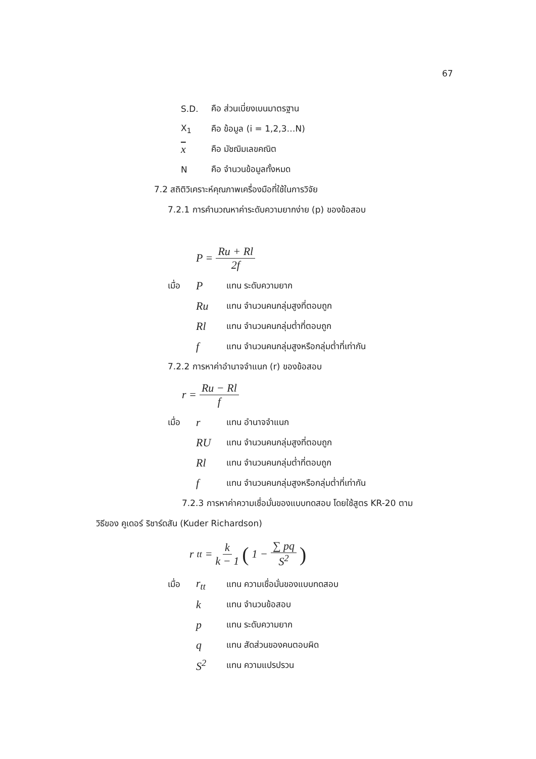67
S.D. คือ ส่วนเบี่ยงเบนมาตรฐาน
X<sub>1</sub> คือ ข้อมูล (i = 1,2,3…N)
xคือ มัชฌิมเลขคณิต
Nคือ จำนวนข้อมูลทั้งหมด
7.2 สถิติวิเคราะห์คุณภาพเครื่องมือที่ใช้ในการวิจัย
7.2.1 การคำนวณหาค่าระดับความยากง่าย (p) ของข้อสอบ
P = Ru + Rl 2f
เมื่อ P แทน ระดับความยาก
Ru แทน จำนวนคนกลุ่มสูงที่ตอบถูก
Rl แทน จำนวนคนกลุ่มต่ำที่ตอบถูก
fแทน จำนวนคนกลุ่มสูงหรือกลุ่มต่ำที่เท่ากัน
7.2.2 การหาค่าอำนาจจำแนก (r) ของข้อสอบ
r = Ru − Rl f
เมื่อ r แทน อำนาจจำแนก
RU แทน จำนวนคนกลุ่มสูงที่ตอบถูก
Rl แทน จำนวนคนกลุ่มต่ำที่ตอบถูก
fแทน จำนวนคนกลุ่มสูงหรือกลุ่มต่ำที่เท่ากัน
7.2.3 การหาค่าความเชื่อมั่นของแบบทดสอบ โดยใช้สูตร KR-20 ตาม
วิธีของ คูเดอร์ ริชาร์ดสัน (Kuder Richardson)
r<sub>tt</sub> = k k − 1 (1 − ∑ pq S<sup>2</sup>)
เมื่อ r<sub>tt</sub> แทน ความเชื่อมั่นของแบบทดสอบ
kแทน จำนวนข้อสอบ
pแทน ระดับความยาก
qแทน สัดส่วนของคนตอบผิด
S<sup>2</sup> แทน ความแปรปรวน